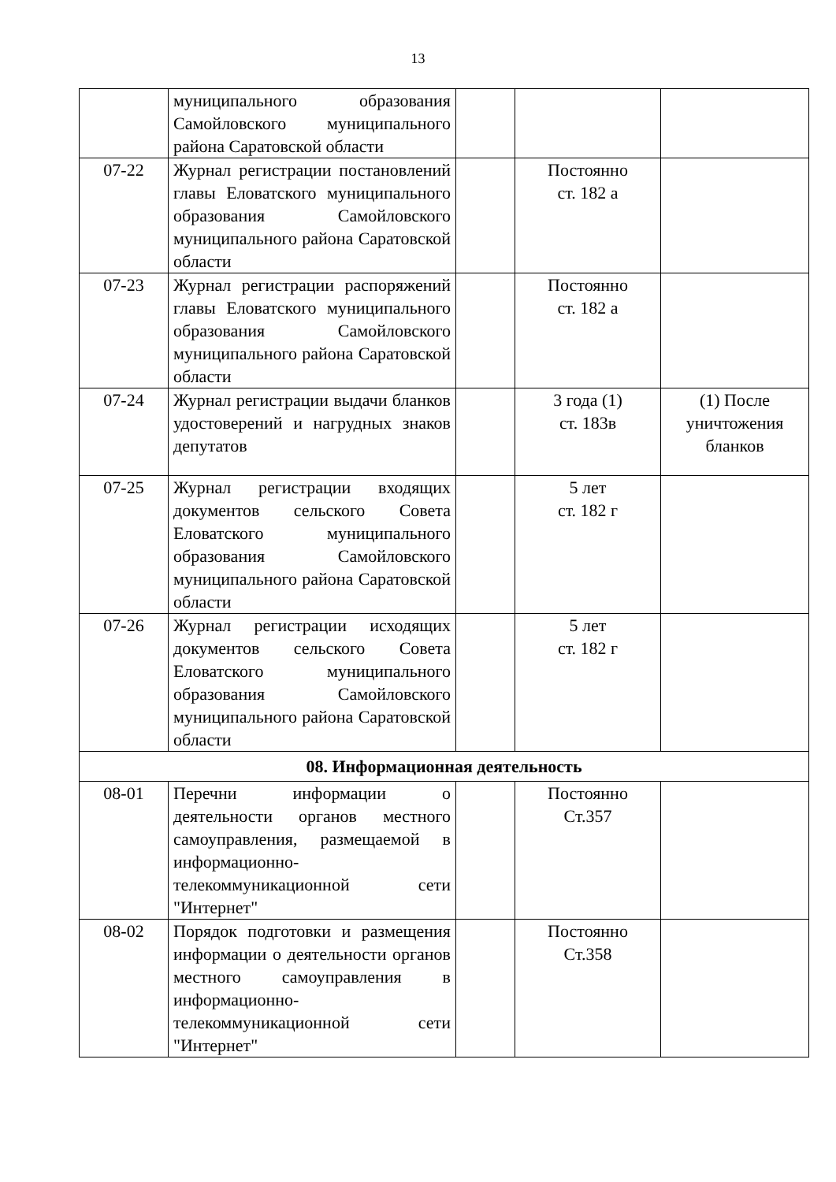13
| | муниципального образования Самойловского муниципального района Саратовской области | | | |
| 07-22 | Журнал регистрации постановлений главы Еловатского муниципального образования Самойловского муниципального района Саратовской области | | Постоянно ст. 182 а | |
| 07-23 | Журнал регистрации распоряжений главы Еловатского муниципального образования Самойловского муниципального района Саратовской области | | Постоянно ст. 182 а | |
| 07-24 | Журнал регистрации выдачи бланков удостоверений и нагрудных знаков депутатов | | 3 года (1) ст. 183в | (1) После уничтожения бланков |
| 07-25 | Журнал регистрации входящих документов сельского Совета Еловатского муниципального образования Самойловского муниципального района Саратовской области | | 5 лет ст. 182 г | |
| 07-26 | Журнал регистрации исходящих документов сельского Совета Еловатского муниципального образования Самойловского муниципального района Саратовской области | | 5 лет ст. 182 г | |
| 08. Информационная деятельность | | | | |
| 08-01 | Перечни информации о деятельности органов местного самоуправления, размещаемой в информационно-телекоммуникационной сети "Интернет" | | Постоянно Ст.357 | |
| 08-02 | Порядок подготовки и размещения информации о деятельности органов местного самоуправления в информационно-телекоммуникационной сети "Интернет" | | Постоянно Ст.358 | |